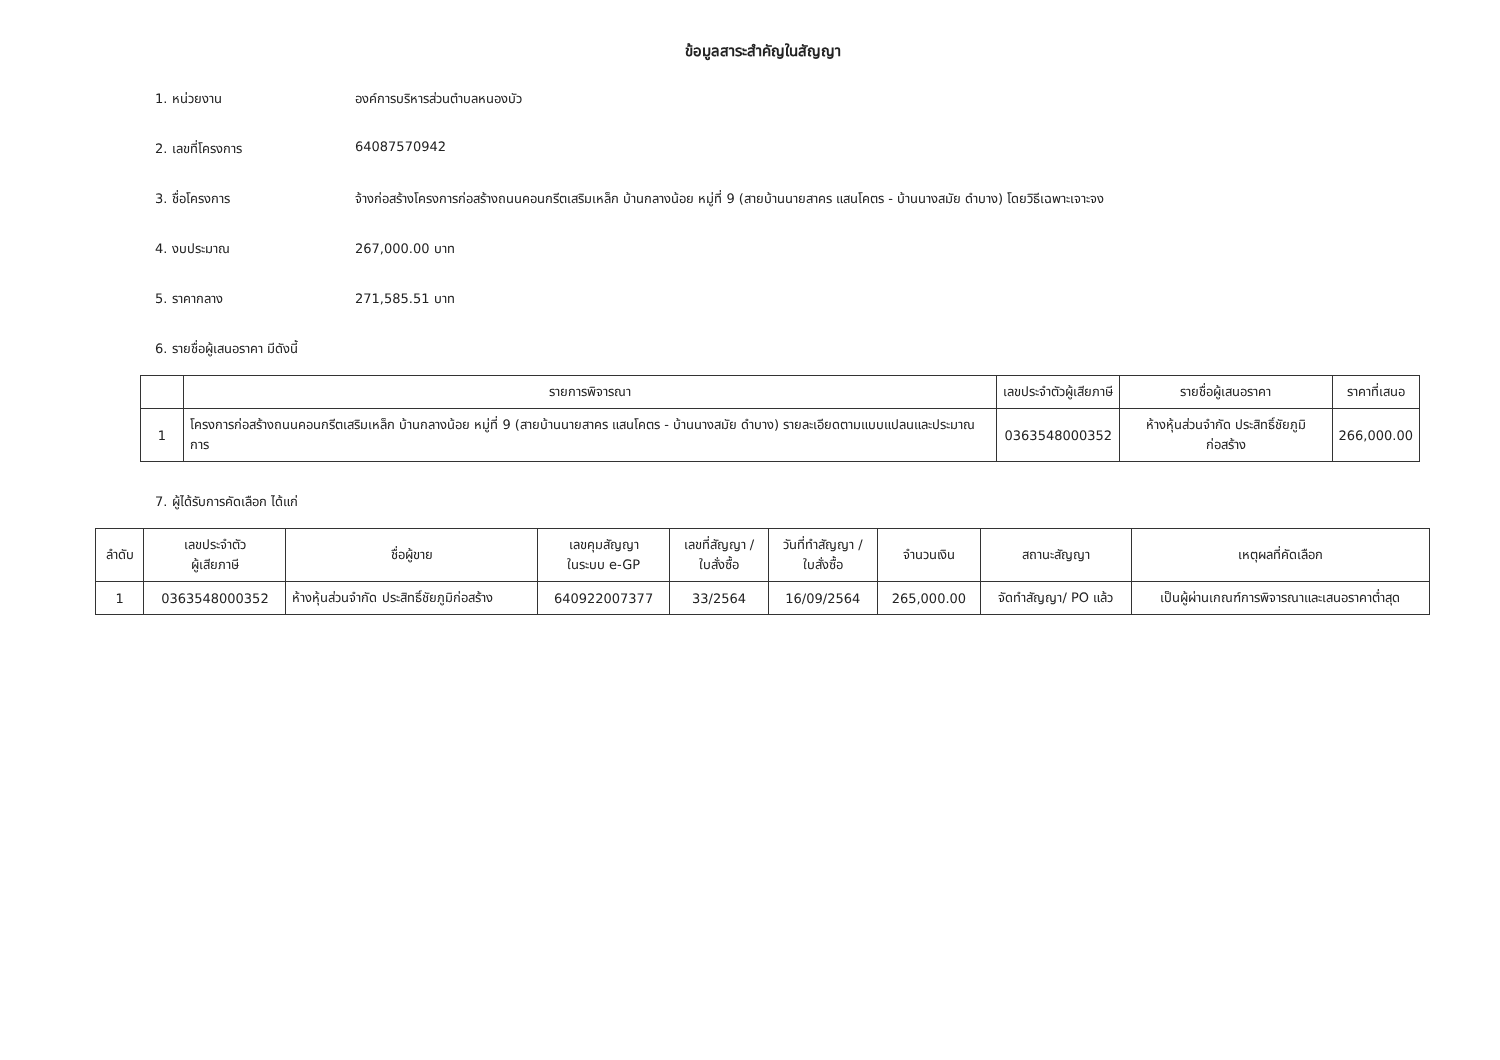ข้อมูลสาระสำคัญในสัญญา
1. หน่วยงาน องค์การบริหารส่วนตำบลหนองบัว
2. เลขที่โครงการ 64087570942
3. ชื่อโครงการ จ้างก่อสร้างโครงการก่อสร้างถนนคอนกรีตเสริมเหล็ก บ้านกลางน้อย หมู่ที่ 9 (สายบ้านนายสาคร แสนโคตร - บ้านนางสมัย ดำบาง) โดยวิธีเฉพาะเจาะจง
4. งบประมาณ 267,000.00 บาท
5. ราคากลาง 271,585.51 บาท
6. รายชื่อผู้เสนอราคา มีดังนี้
| | รายการพิจารณา | เลขประจำตัวผู้เสียภาษี | รายชื่อผู้เสนอราคา | ราคาที่เสนอ |
| --- | --- | --- | --- | --- |
| 1 | โครงการก่อสร้างถนนคอนกรีตเสริมเหล็ก บ้านกลางน้อย หมู่ที่ 9 (สายบ้านนายสาคร แสนโคตร - บ้านนางสมัย ดำบาง) รายละเอียดตามแบบแปลนและประมาณการ | 0363548000352 | ห้างหุ้นส่วนจำกัด ประสิทธิ์ชัยภูมิก่อสร้าง | 266,000.00 |
7. ผู้ได้รับการคัดเลือก ได้แก่
| ลำดับ | เลขประจำตัว ผู้เสียภาษี | ชื่อผู้ขาย | เลขคุมสัญญา ในระบบ e-GP | เลขที่สัญญา / ใบสั่งซื้อ | วันที่ทำสัญญา / ใบสั่งซื้อ | จำนวนเงิน | สถานะสัญญา | เหตุผลที่คัดเลือก |
| --- | --- | --- | --- | --- | --- | --- | --- | --- |
| 1 | 0363548000352 | ห้างหุ้นส่วนจำกัด ประสิทธิ์ชัยภูมิก่อสร้าง | 640922007377 | 33/2564 | 16/09/2564 | 265,000.00 | จัดทำสัญญา/ PO แล้ว | เป็นผู้ผ่านเกณฑ์การพิจารณาและเสนอราคาต่ำสุด |